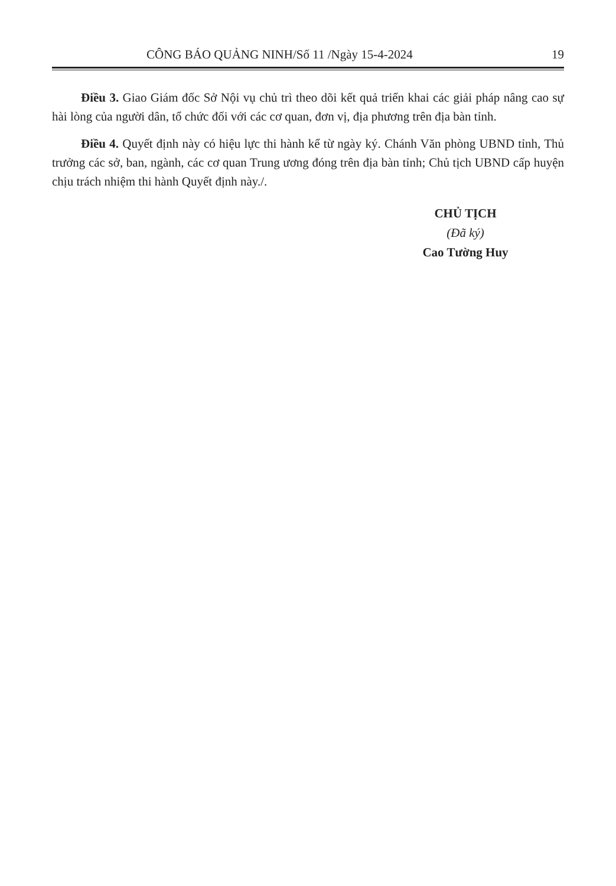CÔNG BÁO QUẢNG NINH/Số 11 /Ngày 15-4-2024 19
Điều 3. Giao Giám đốc Sở Nội vụ chủ trì theo dõi kết quả triển khai các giải pháp nâng cao sự hài lòng của người dân, tổ chức đối với các cơ quan, đơn vị, địa phương trên địa bàn tỉnh.
Điều 4. Quyết định này có hiệu lực thi hành kể từ ngày ký. Chánh Văn phòng UBND tỉnh, Thủ trưởng các sở, ban, ngành, các cơ quan Trung ương đóng trên địa bàn tỉnh; Chủ tịch UBND cấp huyện chịu trách nhiệm thi hành Quyết định này./.
CHỦ TỊCH
(Đã ký)
Cao Tường Huy